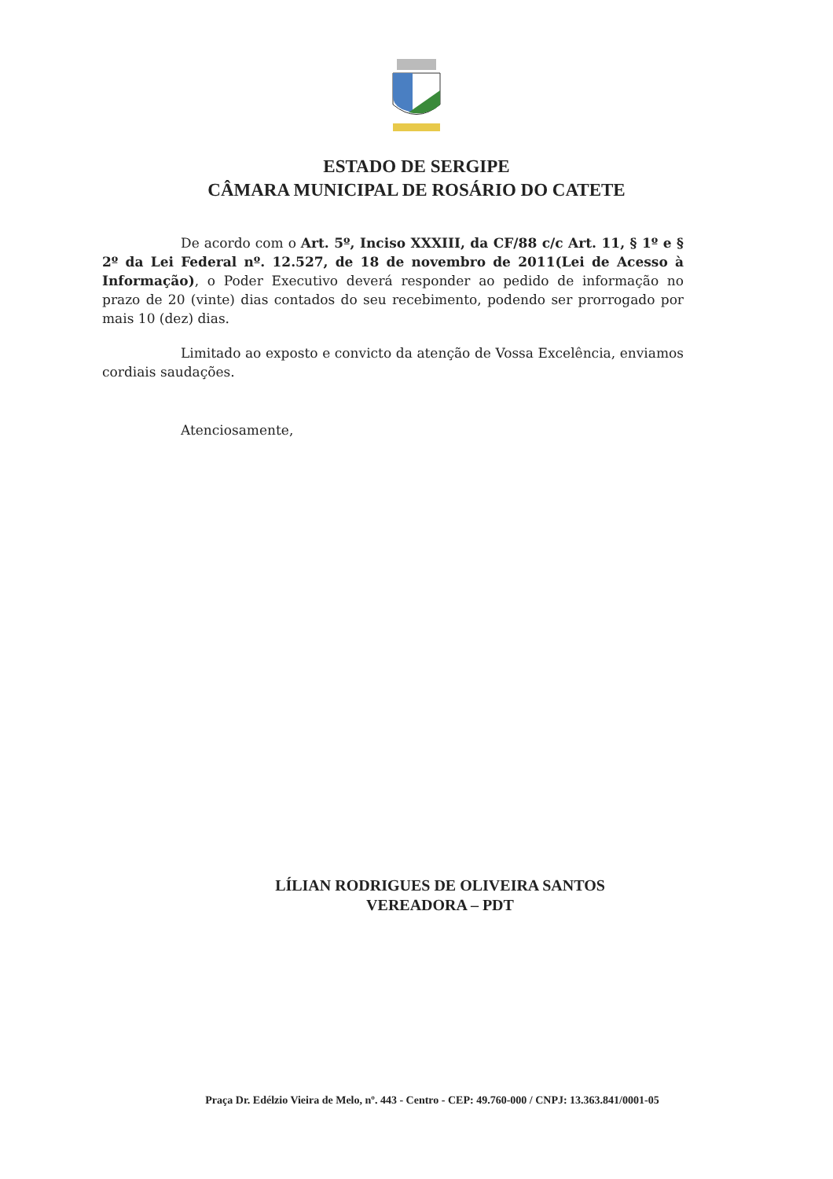ESTADO DE SERGIPE
CÂMARA MUNICIPAL DE ROSÁRIO DO CATETE
De acordo com o Art. 5º, Inciso XXXIII, da CF/88 c/c Art. 11, § 1º e § 2º da Lei Federal nº. 12.527, de 18 de novembro de 2011(Lei de Acesso à Informação), o Poder Executivo deverá responder ao pedido de informação no prazo de 20 (vinte) dias contados do seu recebimento, podendo ser prorrogado por mais 10 (dez) dias.
Limitado ao exposto e convicto da atenção de Vossa Excelência, enviamos cordiais saudações.
Atenciosamente,
LÍLIAN RODRIGUES DE OLIVEIRA SANTOS
VEREADORA – PDT
Praça Dr. Edélzio Vieira de Melo, nº. 443 - Centro - CEP: 49.760-000 / CNPJ: 13.363.841/0001-05